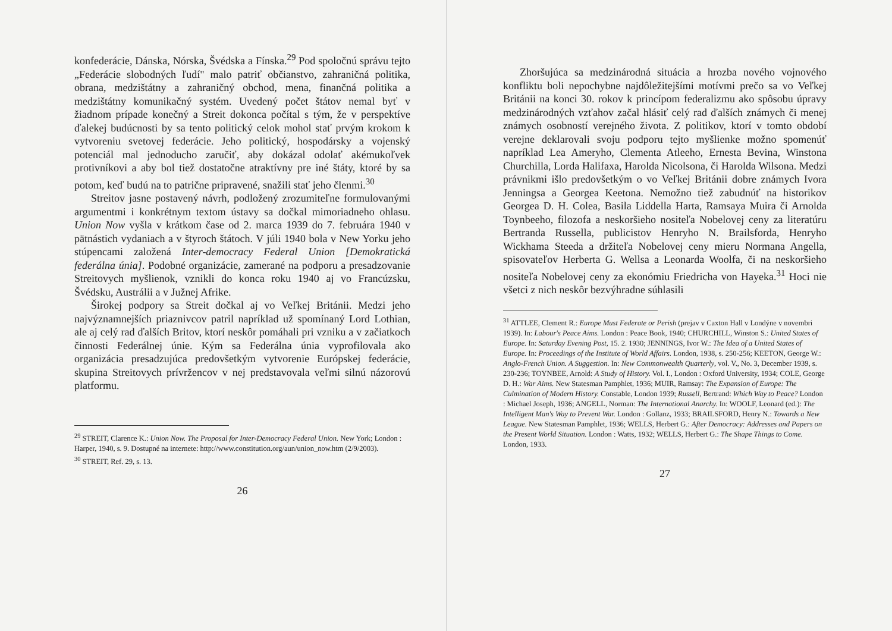konfederácie, Dánska, Nórska, Švédska a Fínska.<sup>29</sup> Pod spoločnú správu tejto „Federácie slobodných ľudí" malo patriť občianstvo, zahraničná politika, obrana, medzištátny a zahraničný obchod, mena, finančná politika a medzištátny komunikačný systém. Uvedený počet štátov nemal byť v žiadnom prípade konečný a Streit dokonca počítal s tým, že v perspektíve ďalekej budúcnosti by sa tento politický celok mohol stať prvým krokom k vytvoreniu svetovej federácie. Jeho politický, hospodársky a vojenský potenciál mal jednoducho zaručiť, aby dokázal odolať akémukoľvek protivníkovi a aby bol tiež dostatočne atraktívny pre iné štáty, ktoré by sa potom, keď budú na to patrične pripravené, snažili stať jeho členmi.<sup>30</sup>
Streitov jasne postavený návrh, podložený zrozumiteľne formulovanými argumentmi i konkrétnym textom ústavy sa dočkal mimoriadneho ohlasu. Union Now vyšla v krátkom čase od 2. marca 1939 do 7. februára 1940 v pätnástich vydaniach a v štyroch štátoch. V júli 1940 bola v New Yorku jeho stúpencami založená Inter-democracy Federal Union [Demokratická federálna únia]. Podobné organizácie, zamerané na podporu a presadzovanie Streitovych myšlienok, vznikli do konca roku 1940 aj vo Francúzsku, Švédsku, Austrálii a v Južnej Afrike.
Širokej podpory sa Streit dočkal aj vo Veľkej Británii. Medzi jeho najvýznamnejších priaznivcov patril napríklad už spomínaný Lord Lothian, ale aj celý rad ďalších Britov, ktorí neskôr pomáhali pri vzniku a v začiatkoch činnosti Federálnej únie. Kým sa Federálna únia vyprofilovala ako organizácia presadzujúca predovšetkým vytvorenie Európskej federácie, skupina Streitovych prívržencov v nej predstavovala veľmi silnú názorovú platformu.
<sup>29</sup> STREIT, Clarence K.: Union Now. The Proposal for Inter-Democracy Federal Union. New York; London : Harper, 1940, s. 9. Dostupné na internete: http://www.constitution.org/aun/union_now.htm (2/9/2003).
<sup>30</sup> STREIT, Ref. 29, s. 13.
26
Zhoršujúca sa medzinárodná situácia a hrozba nového vojnového konfliktu boli nepochybne najdôležitejšími motívmi prečo sa vo Veľkej Británii na konci 30. rokov k princípom federalizmu ako spôsobu úpravy medzinárodných vzťahov začal hlásiť celý rad ďalších známych či menej známych osobností verejného života. Z politikov, ktorí v tomto období verejne deklarovali svoju podporu tejto myšlienke možno spomenúť napríklad Lea Ameryho, Clementa Atleeho, Ernesta Bevina, Winstona Churchilla, Lorda Halifaxa, Harolda Nicolsona, či Harolda Wilsona. Medzi právnikmi išlo predovšetkým o vo Veľkej Británii dobre známych Ivora Jenningsa a Georgea Keetona. Nemožno tiež zabudnúť na historikov Georgea D. H. Colea, Basila Liddella Harta, Ramsaya Muira či Arnolda Toynbeeho, filozofa a neskoršieho nositeľa Nobelovej ceny za literatúru Bertranda Russella, publicistov Henryho N. Brailsforda, Henryho Wickhama Steeda a držiteľa Nobelovej ceny mieru Normana Angella, spisovateľov Herberta G. Wellsa a Leonarda Woolfa, či na neskoršieho nositeľa Nobelovej ceny za ekonómiu Friedricha von Hayeka.<sup>31</sup> Hoci nie všetci z nich neskôr bezvýhradne súhlasili
<sup>31</sup> ATTLEE, Clement R.: Europe Must Federate or Perish (prejav v Caxton Hall v Londýne v novembri 1939). In: Labour's Peace Aims. London : Peace Book, 1940; CHURCHILL, Winston S.: United States of Europe. In: Saturday Evening Post, 15. 2. 1930; JENNINGS, Ivor W.: The Idea of a United States of Europe. In: Proceedings of the Institute of World Affairs. London, 1938, s. 250-256; KEETON, George W.: Anglo-French Union. A Suggestion. In: New Commonwealth Quarterly, vol. V., No. 3, December 1939, s. 230-236; TOYNBEE, Arnold: A Study of History. Vol. I., London : Oxford University, 1934; COLE, George D. H.: War Aims. New Statesman Pamphlet, 1936; MUIR, Ramsay: The Expansion of Europe: The Culmination of Modern History. Constable, London 1939; Russell, Bertrand: Which Way to Peace? London : Michael Joseph, 1936; ANGELL, Norman: The International Anarchy. In: WOOLF, Leonard (ed.): The Intelligent Man's Way to Prevent War. London : Gollanz, 1933; BRAILSFORD, Henry N.: Towards a New League. New Statesman Pamphlet, 1936; WELLS, Herbert G.: After Democracy: Addresses and Papers on the Present World Situation. London : Watts, 1932; WELLS, Herbert G.: The Shape Things to Come. London, 1933.
27